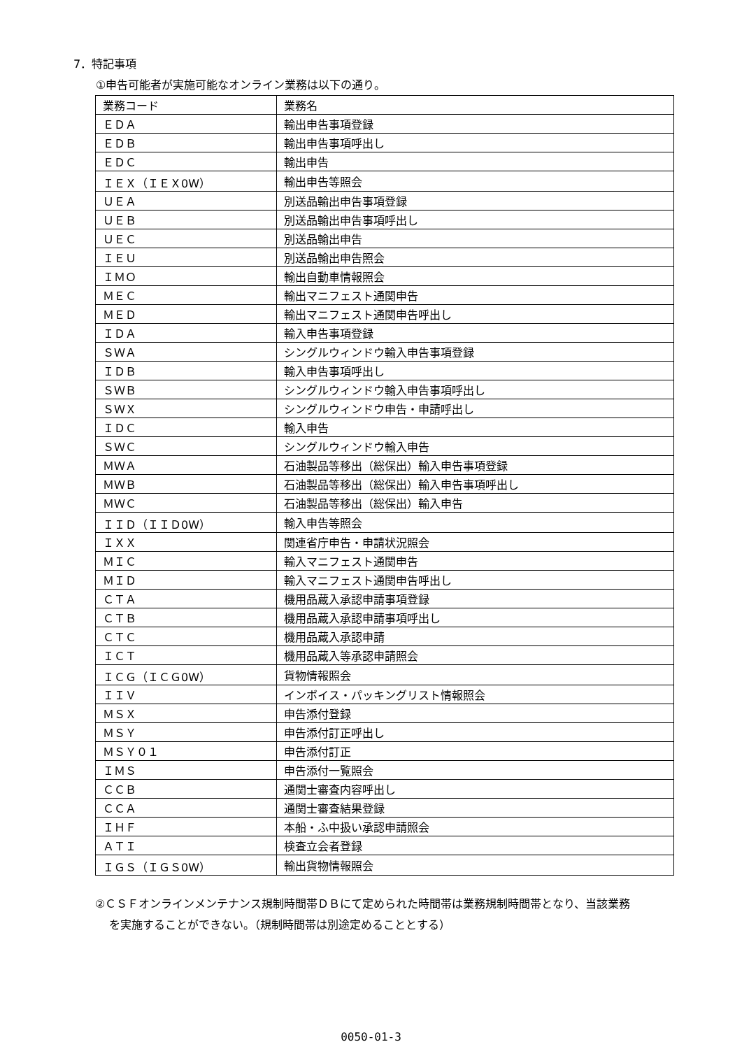7．特記事項
①申告可能者が実施可能なオンライン業務は以下の通り。
| 業務コード | 業務名 |
| ＥＤＡ | 輸出申告事項登録 |
| ＥＤＢ | 輸出申告事項呼出し |
| ＥＤＣ | 輸出申告 |
| ＩＥＸ（ＩＥＸ0W） | 輸出申告等照会 |
| ＵＥＡ | 別送品輸出申告事項登録 |
| ＵＥＢ | 別送品輸出申告事項呼出し |
| ＵＥＣ | 別送品輸出申告 |
| ＩＥＵ | 別送品輸出申告照会 |
| ＩＭＯ | 輸出自動車情報照会 |
| ＭＥＣ | 輸出マニフェスト通関申告 |
| ＭＥＤ | 輸出マニフェスト通関申告呼出し |
| ＩＤＡ | 輸入申告事項登録 |
| ＳＷＡ | シングルウィンドウ輸入申告事項登録 |
| ＩＤＢ | 輸入申告事項呼出し |
| ＳＷＢ | シングルウィンドウ輸入申告事項呼出し |
| ＳＷＸ | シングルウィンドウ申告・申請呼出し |
| ＩＤＣ | 輸入申告 |
| ＳＷＣ | シングルウィンドウ輸入申告 |
| ＭＷＡ | 石油製品等移出（総保出）輸入申告事項登録 |
| ＭＷＢ | 石油製品等移出（総保出）輸入申告事項呼出し |
| ＭＷＣ | 石油製品等移出（総保出）輸入申告 |
| ＩＩＤ（ＩＩＤ0W） | 輸入申告等照会 |
| ＩＸＸ | 関連省庁申告・申請状況照会 |
| ＭＩＣ | 輸入マニフェスト通関申告 |
| ＭＩＤ | 輸入マニフェスト通関申告呼出し |
| ＣＴＡ | 機用品蔵入承認申請事項登録 |
| ＣＴＢ | 機用品蔵入承認申請事項呼出し |
| ＣＴＣ | 機用品蔵入承認申請 |
| ＩＣＴ | 機用品蔵入等承認申請照会 |
| ＩＣＧ（ＩＣＧ0W） | 貨物情報照会 |
| ＩＩＶ | インボイス・パッキングリスト情報照会 |
| ＭＳＸ | 申告添付登録 |
| ＭＳＹ | 申告添付訂正呼出し |
| ＭＳＹ０１ | 申告添付訂正 |
| ＩＭＳ | 申告添付一覧照会 |
| ＣＣＢ | 通関士審査内容呼出し |
| ＣＣＡ | 通関士審査結果登録 |
| ＩＨＦ | 本船・ふ中扱い承認申請照会 |
| ＡＴＩ | 検査立会者登録 |
| ＩＧＳ（ＩＧＳ0W） | 輸出貨物情報照会 |
②ＣＳＦオンラインメンテナンス規制時間帯ＤＢにて定められた時間帯は業務規制時間帯となり、当該業務
を実施することができない。（規制時間帯は別途定めることとする）
0050-01-3